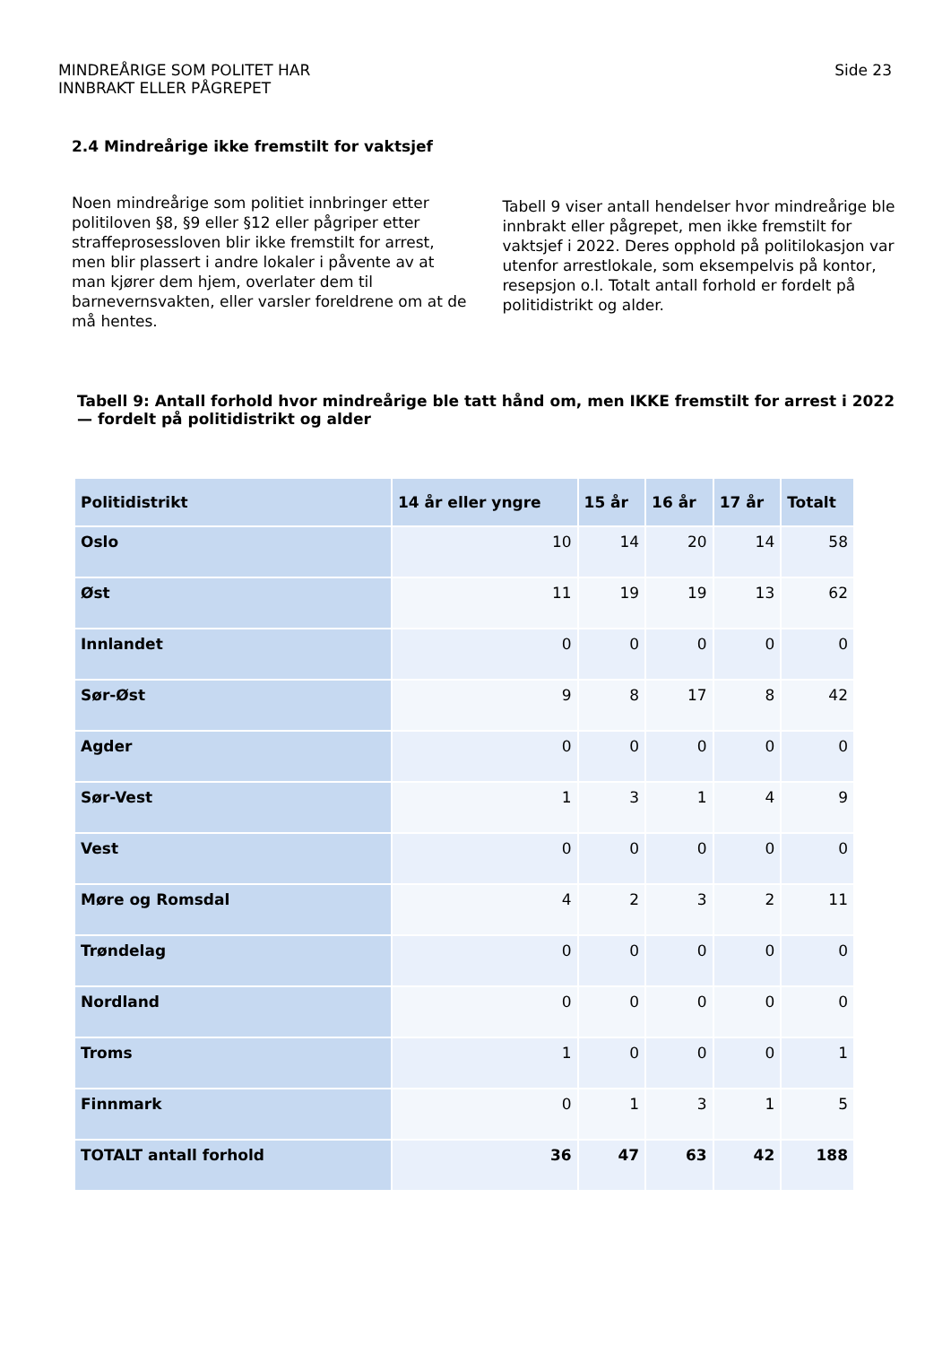MINDREÅRIGE SOM POLITET HAR
INNBRAKT ELLER PÅGREPET
Side 23
2.4 Mindreårige ikke fremstilt for vaktsjef
Noen mindreårige som politiet innbringer etter politiloven §8, §9 eller §12 eller pågriper etter straffeprosessloven blir ikke fremstilt for arrest, men blir plassert i andre lokaler i påvente av at man kjører dem hjem, overlater dem til barnevernsvakten, eller varsler foreldrene om at de må hentes.
Tabell 9 viser antall hendelser hvor mindreårige ble innbrakt eller pågrepet, men ikke fremstilt for vaktsjef i 2022. Deres opphold på politilokasjon var utenfor arrestlokale, som eksempelvis på kontor, resepsjon o.l. Totalt antall forhold er fordelt på politidistrikt og alder.
Tabell 9: Antall forhold hvor mindreårige ble tatt hånd om, men IKKE fremstilt for arrest i 2022 — fordelt på politidistrikt og alder
| Politidistrikt | 14 år eller yngre | 15 år | 16 år | 17 år | Totalt |
| --- | --- | --- | --- | --- | --- |
| Oslo | 10 | 14 | 20 | 14 | 58 |
| Øst | 11 | 19 | 19 | 13 | 62 |
| Innlandet | 0 | 0 | 0 | 0 | 0 |
| Sør-Øst | 9 | 8 | 17 | 8 | 42 |
| Agder | 0 | 0 | 0 | 0 | 0 |
| Sør-Vest | 1 | 3 | 1 | 4 | 9 |
| Vest | 0 | 0 | 0 | 0 | 0 |
| Møre og Romsdal | 4 | 2 | 3 | 2 | 11 |
| Trøndelag | 0 | 0 | 0 | 0 | 0 |
| Nordland | 0 | 0 | 0 | 0 | 0 |
| Troms | 1 | 0 | 0 | 0 | 1 |
| Finnmark | 0 | 1 | 3 | 1 | 5 |
| TOTALT antall forhold | 36 | 47 | 63 | 42 | 188 |